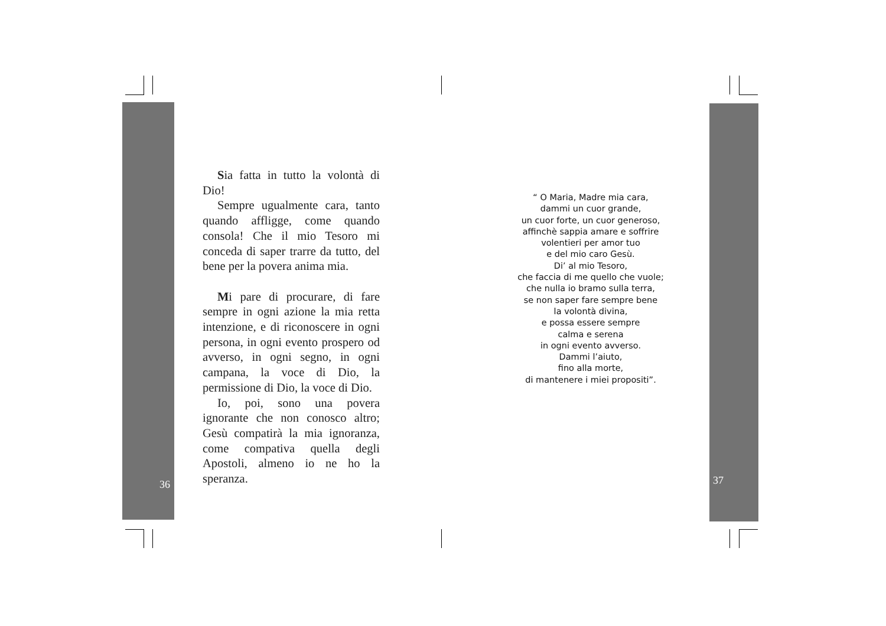Sia fatta in tutto la volontà di Dio!
Sempre ugualmente cara, tanto quando affligge, come quando consola! Che il mio Tesoro mi conceda di saper trarre da tutto, del bene per la povera anima mia.
Mi pare di procurare, di fare sempre in ogni azione la mia retta intenzione, e di riconoscere in ogni persona, in ogni evento prospero od avverso, in ogni segno, in ogni campana, la voce di Dio, la permissione di Dio, la voce di Dio.
Io, poi, sono una povera ignorante che non conosco altro; Gesù compatirà la mia ignoranza, come compativa quella degli Apostoli, almeno io ne ho la speranza.
36
“ O Maria, Madre mia cara,
dammi un cuor grande,
un cuor forte, un cuor generoso,
affinchè sappia amare e soffrire
volentieri per amor tuo
e del mio caro Gesù.
Di’ al mio Tesoro,
che faccia di me quello che vuole;
che nulla io bramo sulla terra,
se non saper fare sempre bene
la volontà divina,
e possa essere sempre
calma e serena
in ogni evento avverso.
Dammi l’aiuto,
fino alla morte,
di mantenere i miei propositi”.
37